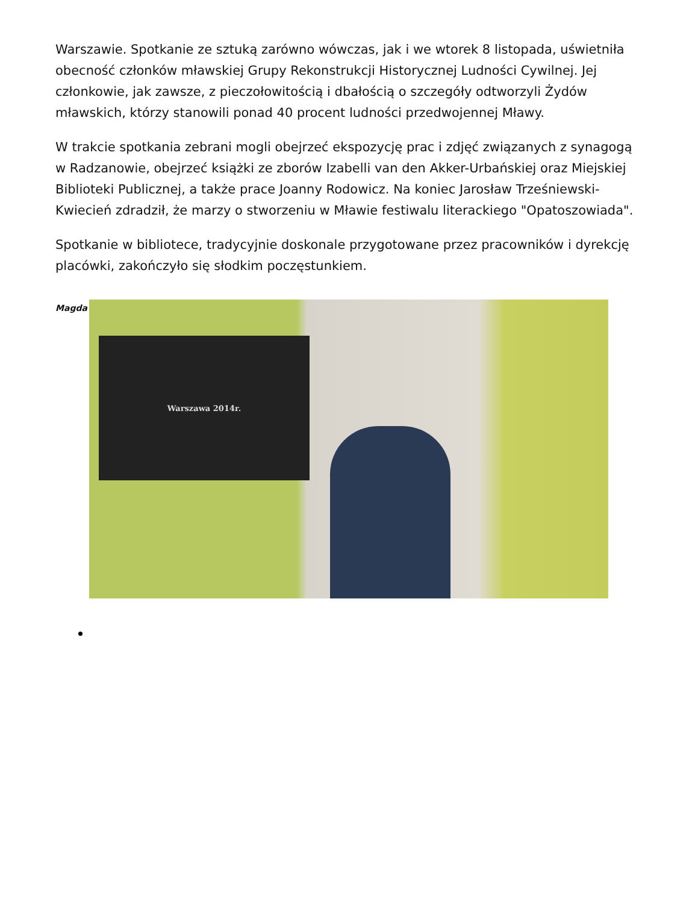Warszawie. Spotkanie ze sztuką zarówno wówczas, jak i we wtorek 8 listopada, uświetniła obecność członków mławskiej Grupy Rekonstrukcji Historycznej Ludności Cywilnej. Jej członkowie, jak zawsze, z pieczołowitością i dbałością o szczegóły odtworzyli Żydów mławskich, którzy stanowili ponad 40 procent ludności przedwojennej Mławy.
W trakcie spotkania zebrani mogli obejrzeć ekspozycję prac i zdjęć związanych z synagogą w Radzanowie, obejrzeć książki ze zborów Izabelli van den Akker-Urbańskiej oraz Miejskiej Biblioteki Publicznej, a także prace Joanny Rodowicz. Na koniec Jarosław Trześniewski-Kwiecień zdradził, że marzy o stworzeniu w Mławie festiwalu literackiego "Opatoszowiada".
Spotkanie w bibliotece, tradycyjnie doskonale przygotowane przez pracowników i dyrekcję placówki, zakończyło się słodkim poczęstunkiem.
Magda
Warszawa 2014r.